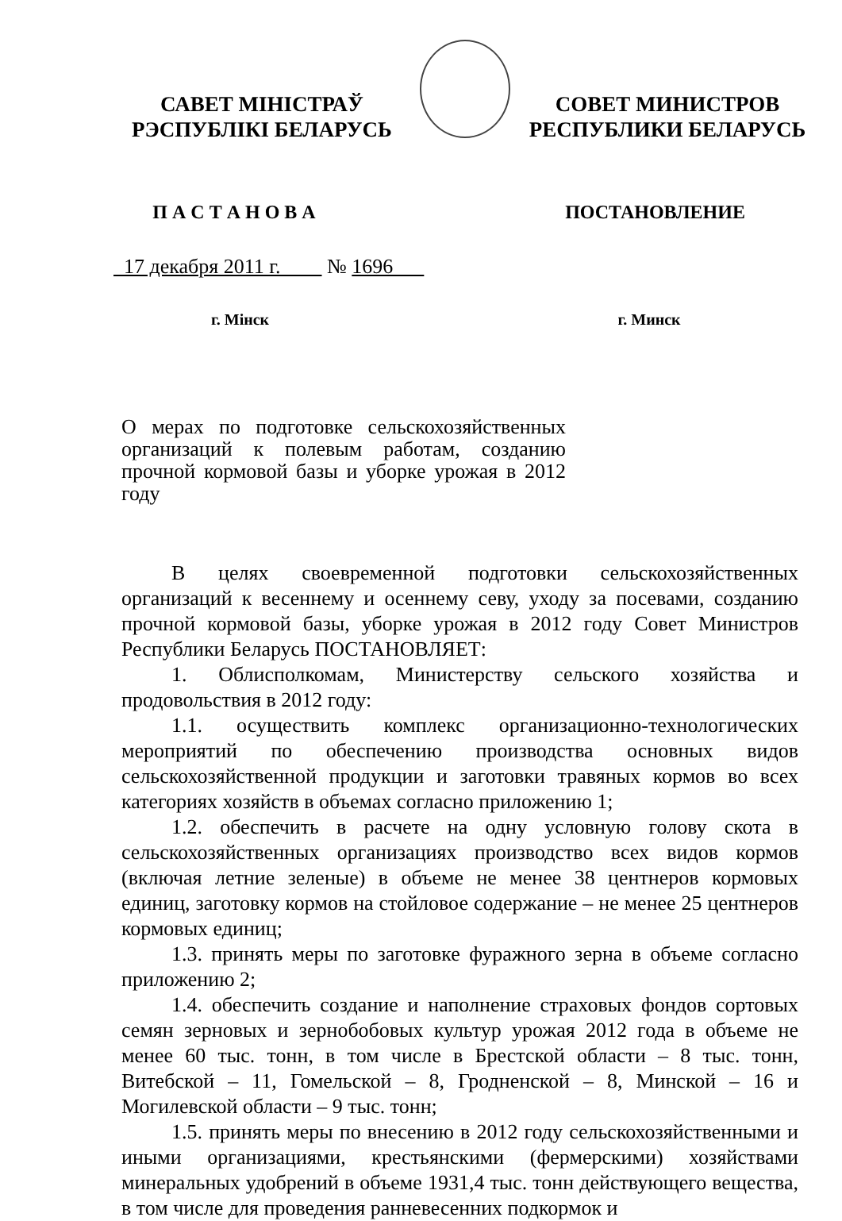САВЕТ МІНІСТРАЎ
РЭСПУБЛІКІ БЕЛАРУСЬ
СОВЕТ МИНИСТРОВ
РЕСПУБЛИКИ БЕЛАРУСЬ
П А С Т А Н О В А ПОСТАНОВЛЕНИЕ
17 декабря 2011 г. № 1696
г. Мінск г. Минск
О мерах по подготовке сельскохозяйственных организаций к полевым работам, созданию прочной кормовой базы и уборке урожая в 2012 году
В целях своевременной подготовки сельскохозяйственных организаций к весеннему и осеннему севу, уходу за посевами, созданию прочной кормовой базы, уборке урожая в 2012 году Совет Министров Республики Беларусь ПОСТАНОВЛЯЕТ:
1. Облисполкомам, Министерству сельского хозяйства и продовольствия в 2012 году:
1.1. осуществить комплекс организационно-технологических мероприятий по обеспечению производства основных видов сельскохозяйственной продукции и заготовки травяных кормов во всех категориях хозяйств в объемах согласно приложению 1;
1.2. обеспечить в расчете на одну условную голову скота в сельскохозяйственных организациях производство всех видов кормов (включая летние зеленые) в объеме не менее 38 центнеров кормовых единиц, заготовку кормов на стойловое содержание – не менее 25 центнеров кормовых единиц;
1.3. принять меры по заготовке фуражного зерна в объеме согласно приложению 2;
1.4. обеспечить создание и наполнение страховых фондов сортовых семян зерновых и зернобобовых культур урожая 2012 года в объеме не менее 60 тыс. тонн, в том числе в Брестской области – 8 тыс. тонн, Витебской – 11, Гомельской – 8, Гродненской – 8, Минской – 16 и Могилевской области – 9 тыс. тонн;
1.5. принять меры по внесению в 2012 году сельскохозяйственными и иными организациями, крестьянскими (фермерскими) хозяйствами минеральных удобрений в объеме 1931,4 тыс. тонн действующего вещества, в том числе для проведения ранневесенних подкормок и